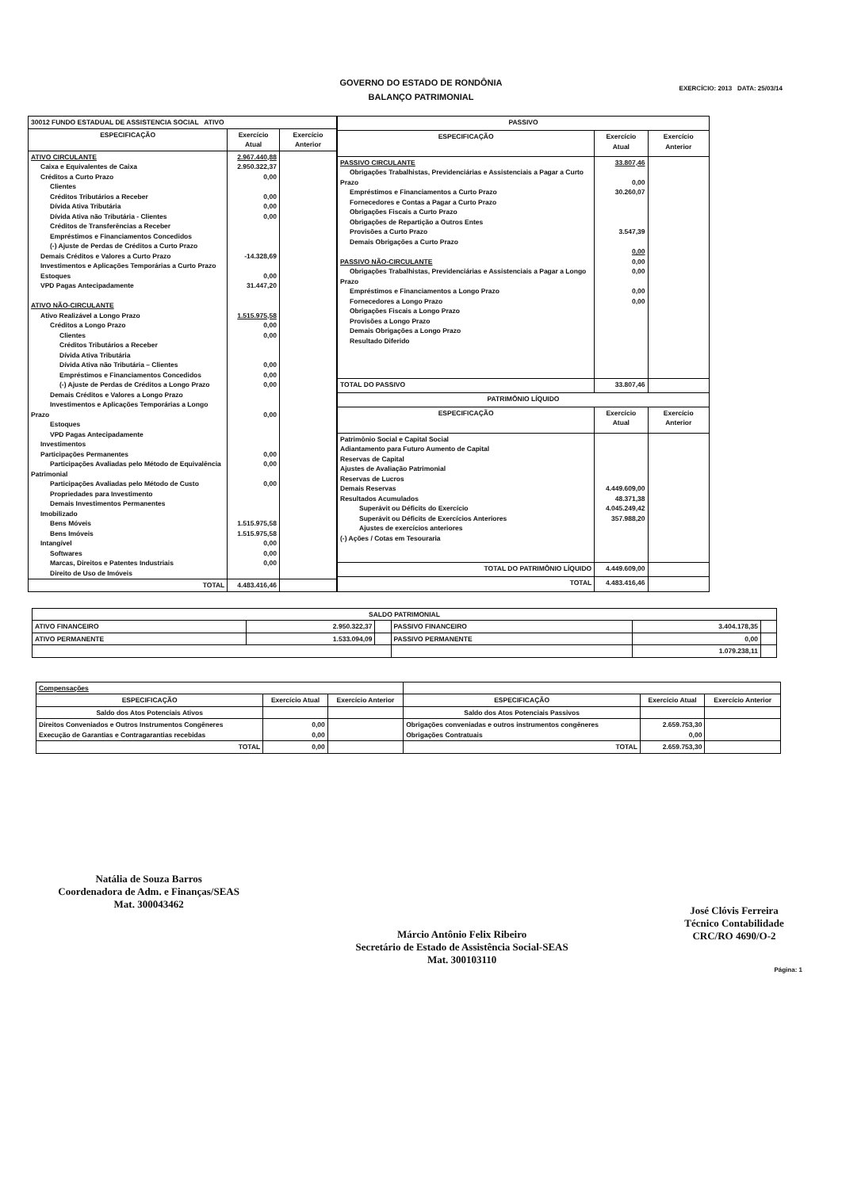GOVERNO DO ESTADO DE RONDÔNIA
BALANÇO PATRIMONIAL
EXERCÍCIO: 2013 DATA: 25/03/14
| 30012 FUNDO ESTADUAL DE ASSISTENCIA SOCIAL ATIVO | | |
| ESPECIFICAÇÃO | Exercício Atual | Exercício Anterior |
| ATIVO CIRCULANTE Caixa e Equivalentes de Caixa Créditos a Curto Prazo Clientes Créditos Tributários a Receber Dívida Ativa Tributária Dívida Ativa não Tributária - Clientes Créditos de Transferências a Receber Empréstimos e Financiamentos Concedidos (-) Ajuste de Perdas de Créditos a Curto Prazo Demais Créditos e Valores a Curto Prazo Investimentos e Aplicações Temporárias a Curto Prazo Estoques VPD Pagas Antecipadamente ATIVO NÃO-CIRCULANTE Ativo Realizável a Longo Prazo Créditos a Longo Prazo Clientes Créditos Tributários a Receber Dívida Ativa Tributária Dívida Ativa não Tributária – Clientes Empréstimos e Financiamentos Concedidos (-) Ajuste de Perdas de Créditos a Longo Prazo Demais Créditos e Valores a Longo Prazo Investimentos e Aplicações Temporárias a Longo Prazo Estoques VPD Pagas Antecipadamente Investimentos Participações Permanentes Participações Avaliadas pelo Método de Equivalência Patrimonial Participações Avaliadas pelo Método de Custo Propriedades para Investimento Demais Investimentos Permanentes Imobilizado Bens Móveis Bens Imóveis Intangível Softwares Marcas, Direitos e Patentes Industriais Direito de Uso de Imóveis | 2.967.440,88 2.950.322,37 0,00 0,00 0,00 0,00 -14.328,69 0,00 31.447,20 1.515.975,58 0,00 0,00 0,00 0,00 0,00 0,00 0,00 0,00 0,00 1.515.975,58 1.515.975,58 0,00 0,00 0,00 | |
| TOTAL | 4.483.416,46 | |
| PASSIVO | | |
| ESPECIFICAÇÃO | Exercício Atual | Exercício Anterior |
| PASSIVO CIRCULANTE Obrigações Trabalhistas, Previdenciárias e Assistenciais a Pagar a Curto Prazo Empréstimos e Financiamentos a Curto Prazo Fornecedores e Contas a Pagar a Curto Prazo Obrigações Fiscais a Curto Prazo Obrigações de Repartição a Outros Entes Provisões a Curto Prazo Demais Obrigações a Curto Prazo PASSIVO NÃO-CIRCULANTE Obrigações Trabalhistas, Previdenciárias e Assistenciais a Pagar a Longo Prazo Empréstimos e Financiamentos a Longo Prazo Fornecedores a Longo Prazo Obrigações Fiscais a Longo Prazo Provisões a Longo Prazo Demais Obrigações a Longo Prazo Resultado Diferido | 33.807,46 0,00 30.260,07 3.547,39 0,00 0,00 0,00 0,00 0,00 | |
| TOTAL DO PASSIVO | 33.807,46 | |
| PATRIMÔNIO LÍQUIDO | | |
| ESPECIFICAÇÃO | Exercício Atual | Exercício Anterior |
| Patrimônio Social e Capital Social Adiantamento para Futuro Aumento de Capital Reservas de Capital Ajustes de Avaliação Patrimonial Reservas de Lucros Demais Reservas Resultados Acumulados Superávit ou Déficits do Exercício Superávit ou Déficits de Exercícios Anteriores Ajustes de exercícios anteriores (-) Ações / Cotas em Tesouraria | 4.449.609,00 48.371,38 4.045.249,42 357.988,20 | |
| TOTAL DO PATRIMÔNIO LÍQUIDO | 4.449.609,00 | |
| TOTAL | 4.483.416,46 | |
| SALDO PATRIMONIAL | | | | | |
| ATIVO FINANCEIRO | 2.950.322,37 | | PASSIVO FINANCEIRO | 3.404.178,35 | |
| ATIVO PERMANENTE | 1.533.094,09 | | PASSIVO PERMANENTE | 0,00 | |
| | | | | 1.079.238,11 | |
| Compensações | | | | | |
| ESPECIFICAÇÃO | Exercício Atual | Exercício Anterior | ESPECIFICAÇÃO | Exercício Atual | Exercício Anterior |
| Saldo dos Atos Potenciais Ativos | | | Saldo dos Atos Potenciais Passivos | | |
| Direitos Conveniados e Outros Instrumentos Congêneres Execução de Garantias e Contragarantias recebidas | 0,00 0,00 | | Obrigações conveniadas e outros instrumentos congêneres Obrigações Contratuais | 2.659.753,30 0,00 | |
| TOTAL | 0,00 | | TOTAL | 2.659.753,30 | |
Natália de Souza Barros
Coordenadora de Adm. e Finanças/SEAS
Mat. 300043462
Márcio Antônio Felix Ribeiro
Secretário de Estado de Assistência Social-SEAS
Mat. 300103110
José Clóvis Ferreira
Técnico Contabilidade
CRC/RO 4690/O-2
Página: 1